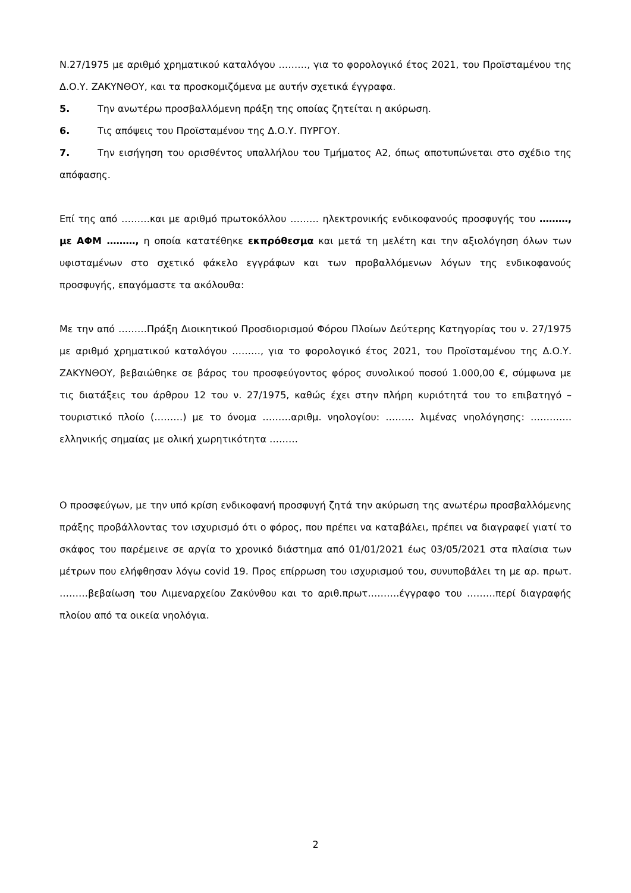Ν.27/1975 με αριθμό χρηματικού καταλόγου ………, για το φορολογικό έτος 2021, του Προϊσταμένου της Δ.Ο.Υ. ΖΑΚΥΝΘΟΥ, και τα προσκομιζόμενα με αυτήν σχετικά έγγραφα.
5. Την ανωτέρω προσβαλλόμενη πράξη της οποίας ζητείται η ακύρωση.
6. Τις απόψεις του Προϊσταμένου της Δ.Ο.Υ. ΠΥΡΓΟΥ.
7. Την εισήγηση του ορισθέντος υπαλλήλου του Τμήματος Α2, όπως αποτυπώνεται στο σχέδιο της απόφασης.
Επί της από ………και με αριθμό πρωτοκόλλου ……… ηλεκτρονικής ενδικοφανούς προσφυγής του ………, με ΑΦΜ ………, η οποία κατατέθηκε εκπρόθεσμα και μετά τη μελέτη και την αξιολόγηση όλων των υφισταμένων στο σχετικό φάκελο εγγράφων και των προβαλλόμενων λόγων της ενδικοφανούς προσφυγής, επαγόμαστε τα ακόλουθα:
Με την από ………Πράξη Διοικητικού Προσδιορισμού Φόρου Πλοίων Δεύτερης Κατηγορίας του ν. 27/1975 με αριθμό χρηματικού καταλόγου ………, για το φορολογικό έτος 2021, του Προϊσταμένου της Δ.Ο.Υ. ΖΑΚΥΝΘΟΥ, βεβαιώθηκε σε βάρος του προσφεύγοντος φόρος συνολικού ποσού 1.000,00 €, σύμφωνα με τις διατάξεις του άρθρου 12 του ν. 27/1975, καθώς έχει στην πλήρη κυριότητά του το επιβατηγό – τουριστικό πλοίο (………) με το όνομα ………αριθμ. νηολογίου: ……… λιμένας νηολόγησης: …………. ελληνικής σημαίας με ολική χωρητικότητα ………
Ο προσφεύγων, με την υπό κρίση ενδικοφανή προσφυγή ζητά την ακύρωση της ανωτέρω προσβαλλόμενης πράξης προβάλλοντας τον ισχυρισμό ότι ο φόρος, που πρέπει να καταβάλει, πρέπει να διαγραφεί γιατί το σκάφος του παρέμεινε σε αργία το χρονικό διάστημα από 01/01/2021 έως 03/05/2021 στα πλαίσια των μέτρων που ελήφθησαν λόγω covid 19. Προς επίρρωση του ισχυρισμού του, συνυποβάλει τη με αρ. πρωτ. ………βεβαίωση του Λιμεναρχείου Ζακύνθου και το αριθ.πρωτ……….έγγραφο του ………περί διαγραφής πλοίου από τα οικεία νηολόγια.
2